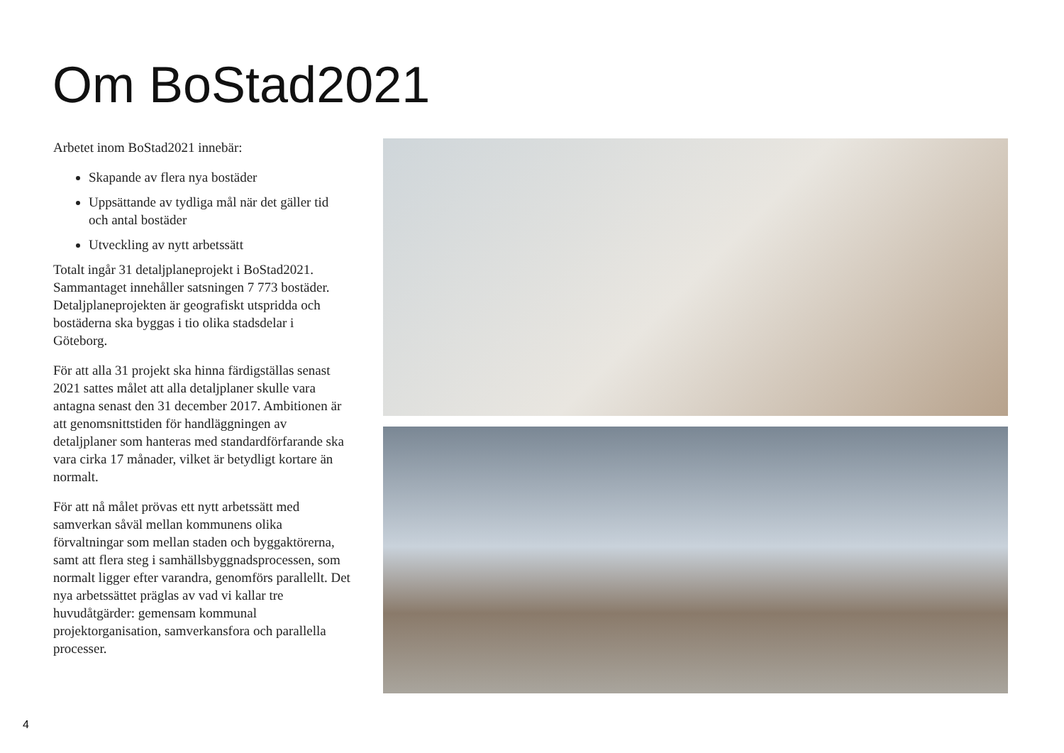Om BoStad2021
Arbetet inom BoStad2021 innebär:
Skapande av flera nya bostäder
Uppsättande av tydliga mål när det gäller tid och antal bostäder
Utveckling av nytt arbetssätt
Totalt ingår 31 detaljplaneprojekt i BoStad2021. Sammantaget innehåller satsningen 7 773 bostäder. Detaljplaneprojekten är geografiskt utspridda och bostäderna ska byggas i tio olika stadsdelar i Göteborg.
För att alla 31 projekt ska hinna färdigställas senast 2021 sattes målet att alla detaljplaner skulle vara antagna senast den 31 december 2017. Ambitionen är att genomsnittstiden för handläggningen av detaljplaner som hanteras med standardförfarande ska vara cirka 17 månader, vilket är betydligt kortare än normalt.
För att nå målet prövas ett nytt arbetssätt med samverkan såväl mellan kommunens olika förvaltningar som mellan staden och byggaktörerna, samt att flera steg i samhällsbyggnadsprocessen, som normalt ligger efter varandra, genomförs parallellt. Det nya arbetssättet präglas av vad vi kallar tre huvudåtgärder: gemensam kommunal projektorganisation, samverkansfora och parallella processer.
4